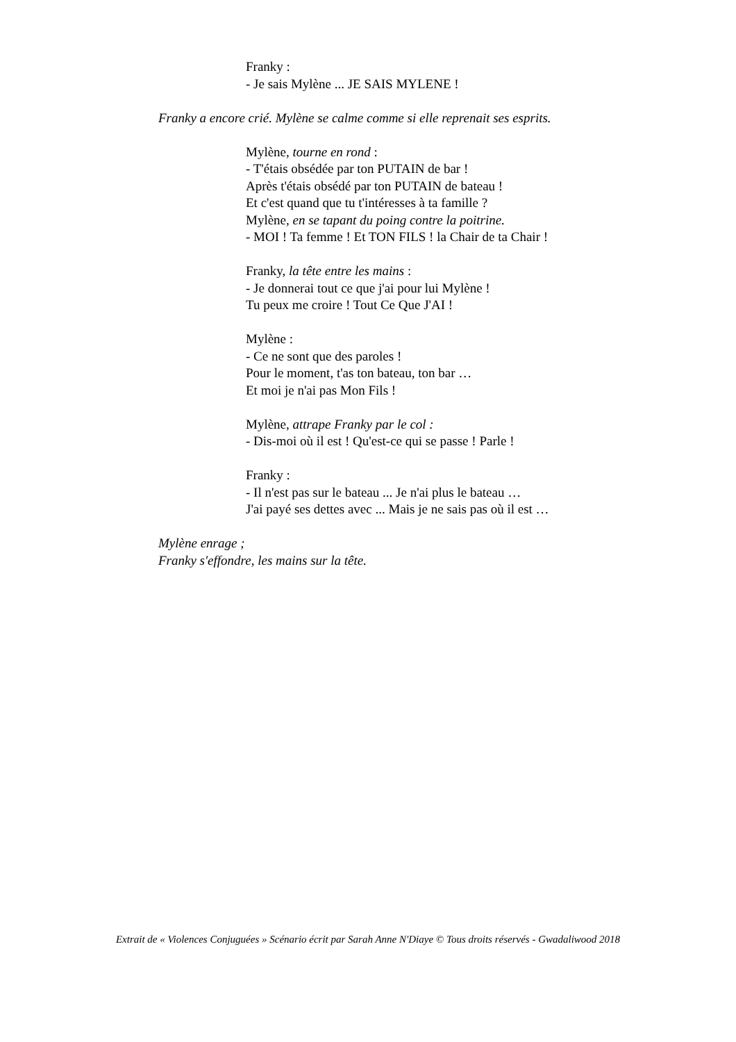Franky :
- Je sais Mylène ... JE SAIS MYLENE !
Franky a encore crié. Mylène se calme comme si elle reprenait ses esprits.
Mylène, tourne en rond :
- T'étais obsédée par ton PUTAIN de bar !
Après t'étais obsédé par ton PUTAIN de bateau !
Et c'est quand que tu t'intéresses à ta famille ?
Mylène, en se tapant du poing contre la poitrine.
- MOI ! Ta femme ! Et TON FILS ! la Chair de ta Chair !
Franky, la tête entre les mains :
- Je donnerai tout ce que j'ai pour lui Mylène !
Tu peux me croire ! Tout Ce Que J'AI !
Mylène :
- Ce ne sont que des paroles !
Pour le moment, t'as ton bateau, ton bar …
Et moi je n'ai pas Mon Fils !
Mylène, attrape Franky par le col :
- Dis-moi où il est ! Qu'est-ce qui se passe ! Parle !
Franky :
- Il n'est pas sur le bateau ... Je n'ai plus le bateau …
J'ai payé ses dettes avec ... Mais je ne sais pas où il est …
Mylène enrage ;
Franky s'effondre, les mains sur la tête.
Extrait de « Violences Conjuguées » Scénario écrit par Sarah Anne N'Diaye © Tous droits réservés - Gwadaliwood 2018